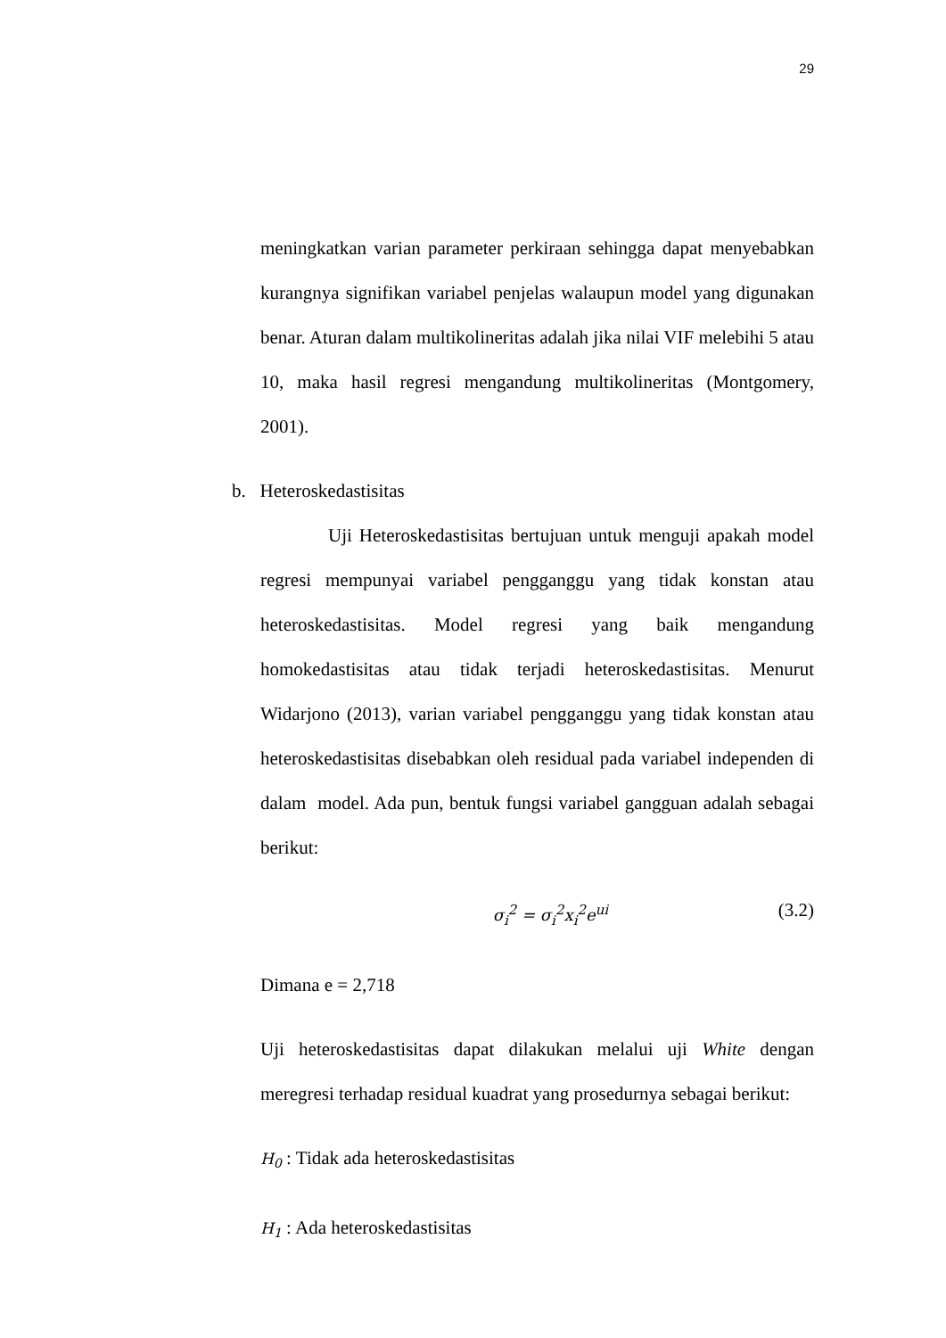29
meningkatkan varian parameter perkiraan sehingga dapat menyebabkan kurangnya signifikan variabel penjelas walaupun model yang digunakan benar. Aturan dalam multikolineritas adalah jika nilai VIF melebihi 5 atau 10, maka hasil regresi mengandung multikolineritas (Montgomery, 2001).
b. Heteroskedastisitas
Uji Heteroskedastisitas bertujuan untuk menguji apakah model regresi mempunyai variabel pengganggu yang tidak konstan atau heteroskedastisitas. Model regresi yang baik mengandung homokedastisitas atau tidak terjadi heteroskedastisitas. Menurut Widarjono (2013), varian variabel pengganggu yang tidak konstan atau heteroskedastisitas disebabkan oleh residual pada variabel independen di dalam model. Ada pun, bentuk fungsi variabel gangguan adalah sebagai berikut:
σ<sub>i</sub><sup>2</sup> = σ<sub>i</sub><sup>2</sup>x<sub>i</sub><sup>2</sup>e<sup>ui</sup> (3.2)
Dimana e = 2,718
Uji heteroskedastisitas dapat dilakukan melalui uji White dengan meregresi terhadap residual kuadrat yang prosedurnya sebagai berikut:
H<sub>0</sub> : Tidak ada heteroskedastisitas
H<sub>1</sub> : Ada heteroskedastisitas